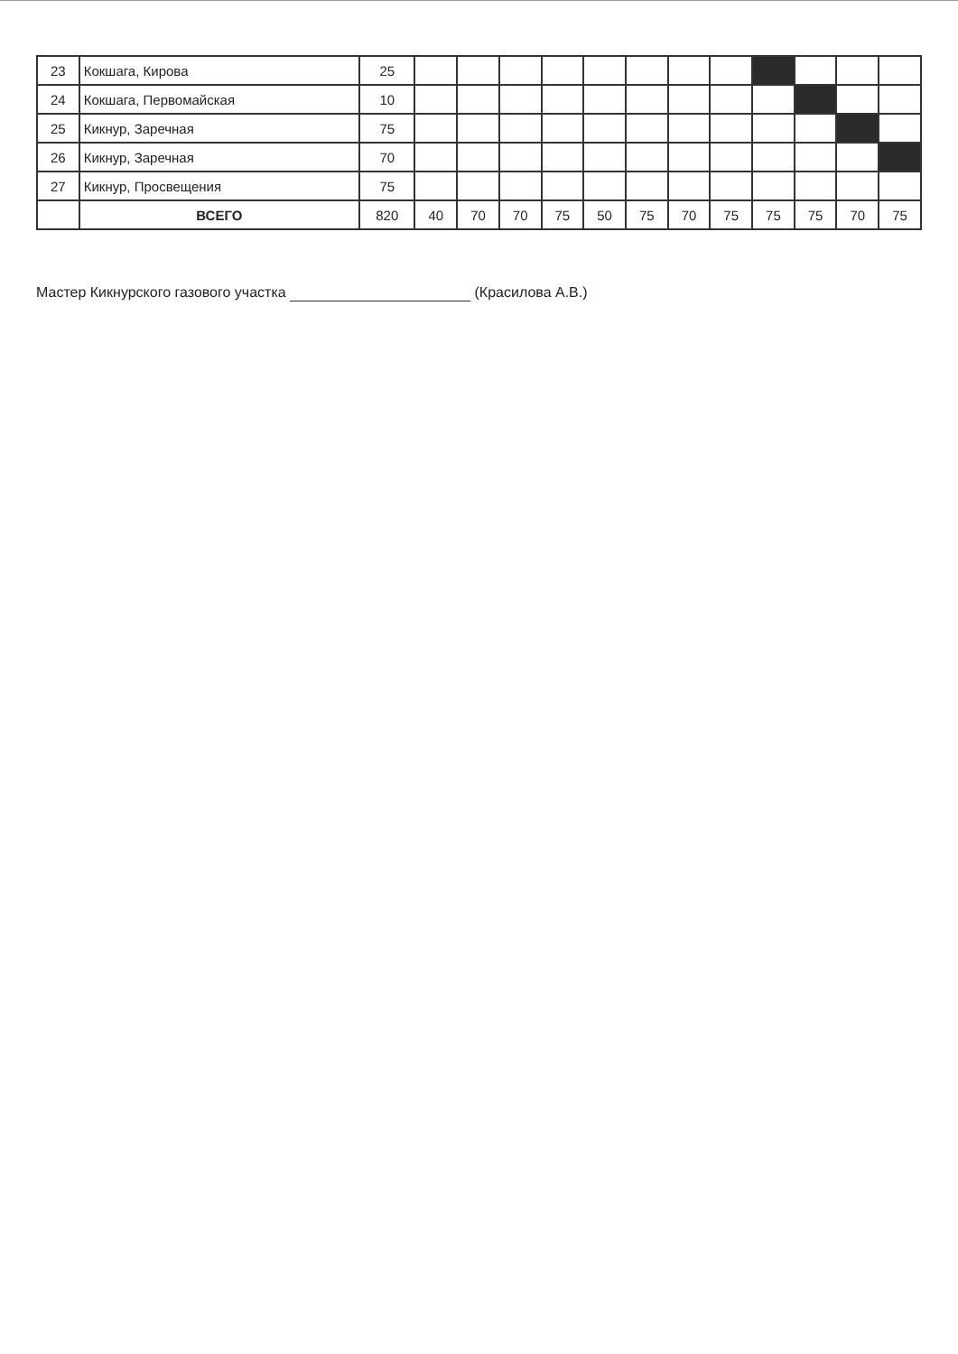| 23 | Кокшага, Кирова | 25 | | | | | | | | | | | | |
| 24 | Кокшага, Первомайская | 10 | | | | | | | | | | | | |
| 25 | Кикнур, Заречная | 75 | | | | | | | | | | | | |
| 26 | Кикнур, Заречная | 70 | | | | | | | | | | | | |
| 27 | Кикнур, Просвещения | 75 | | | | | | | | | | | | |
| | ВСЕГО | 820 | 40 | 70 | 70 | 75 | 50 | 75 | 70 | 75 | 75 | 75 | 70 | 75 |
Мастер Кикнурского газового участка (Красилова А.В.)